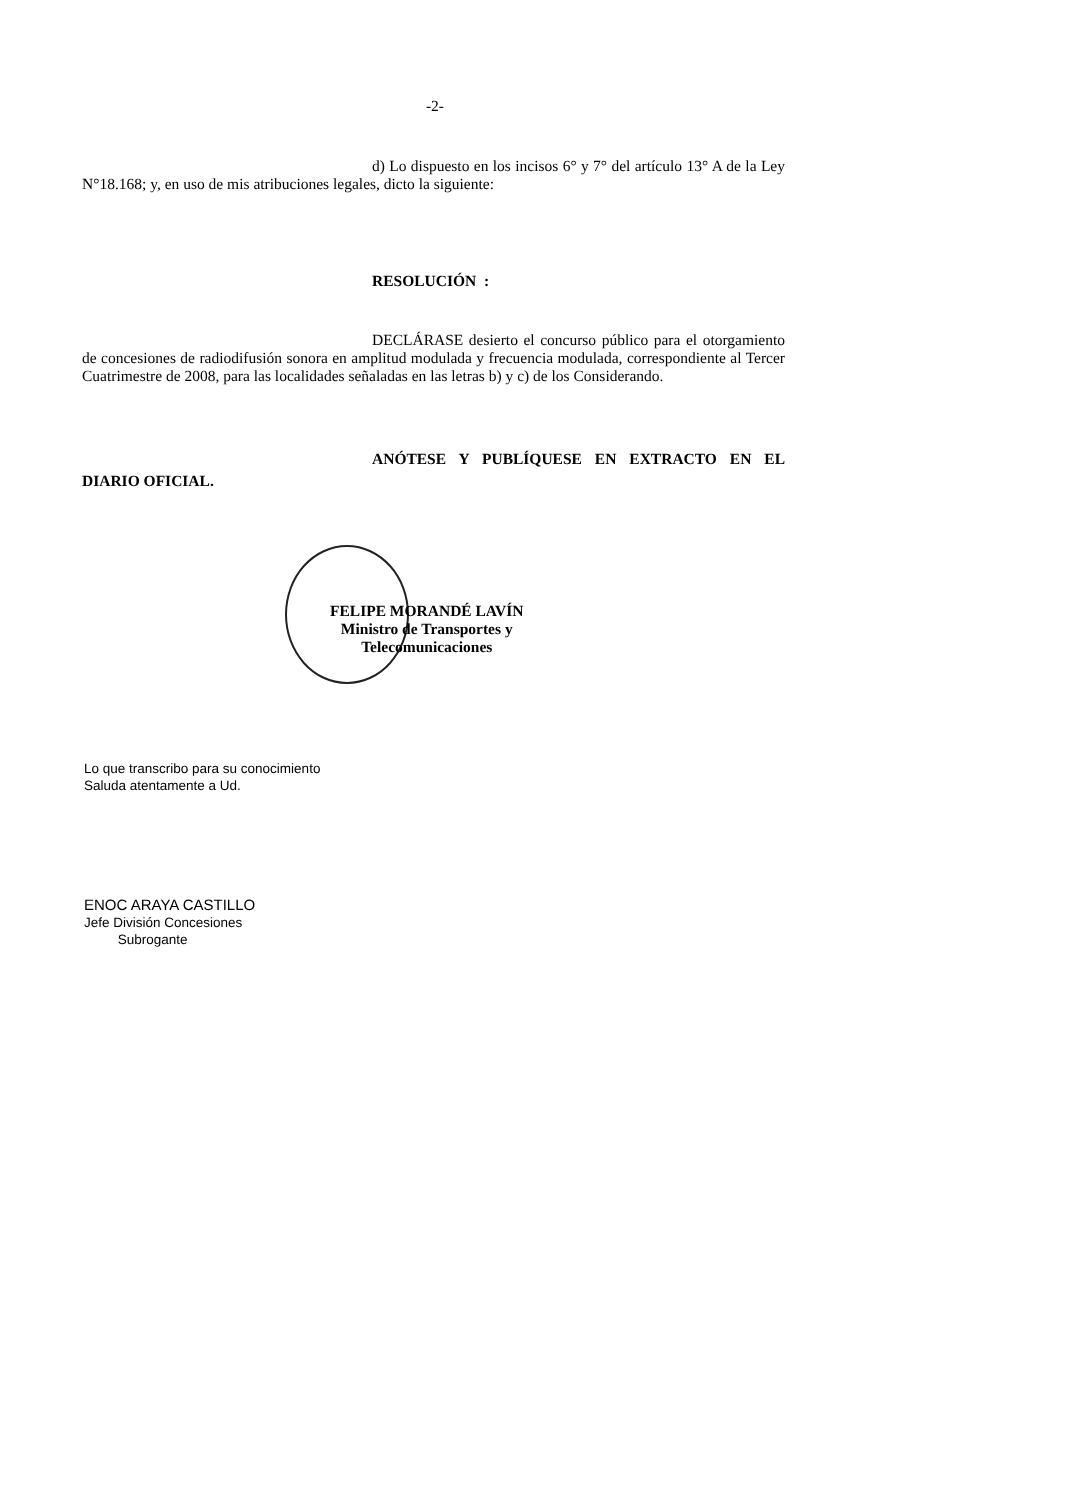-2-
d) Lo dispuesto en los incisos 6° y 7° del artículo 13° A de la Ley N°18.168; y, en uso de mis atribuciones legales, dicto la siguiente:
RESOLUCIÓN :
DECLÁRASE desierto el concurso público para el otorgamiento de concesiones de radiodifusión sonora en amplitud modulada y frecuencia modulada, correspondiente al Tercer Cuatrimestre de 2008, para las localidades señaladas en las letras b) y c) de los Considerando.
ANÓTESE Y PUBLÍQUESE EN EXTRACTO EN EL DIARIO OFICIAL.
FELIPE MORANDÉ LAVÍN
Ministro de Transportes y
Telecomunicaciones
Lo que transcribo para su conocimiento
Saluda atentamente a Ud.
ENOC ARAYA CASTILLO
Jefe División Concesiones
Subrogante